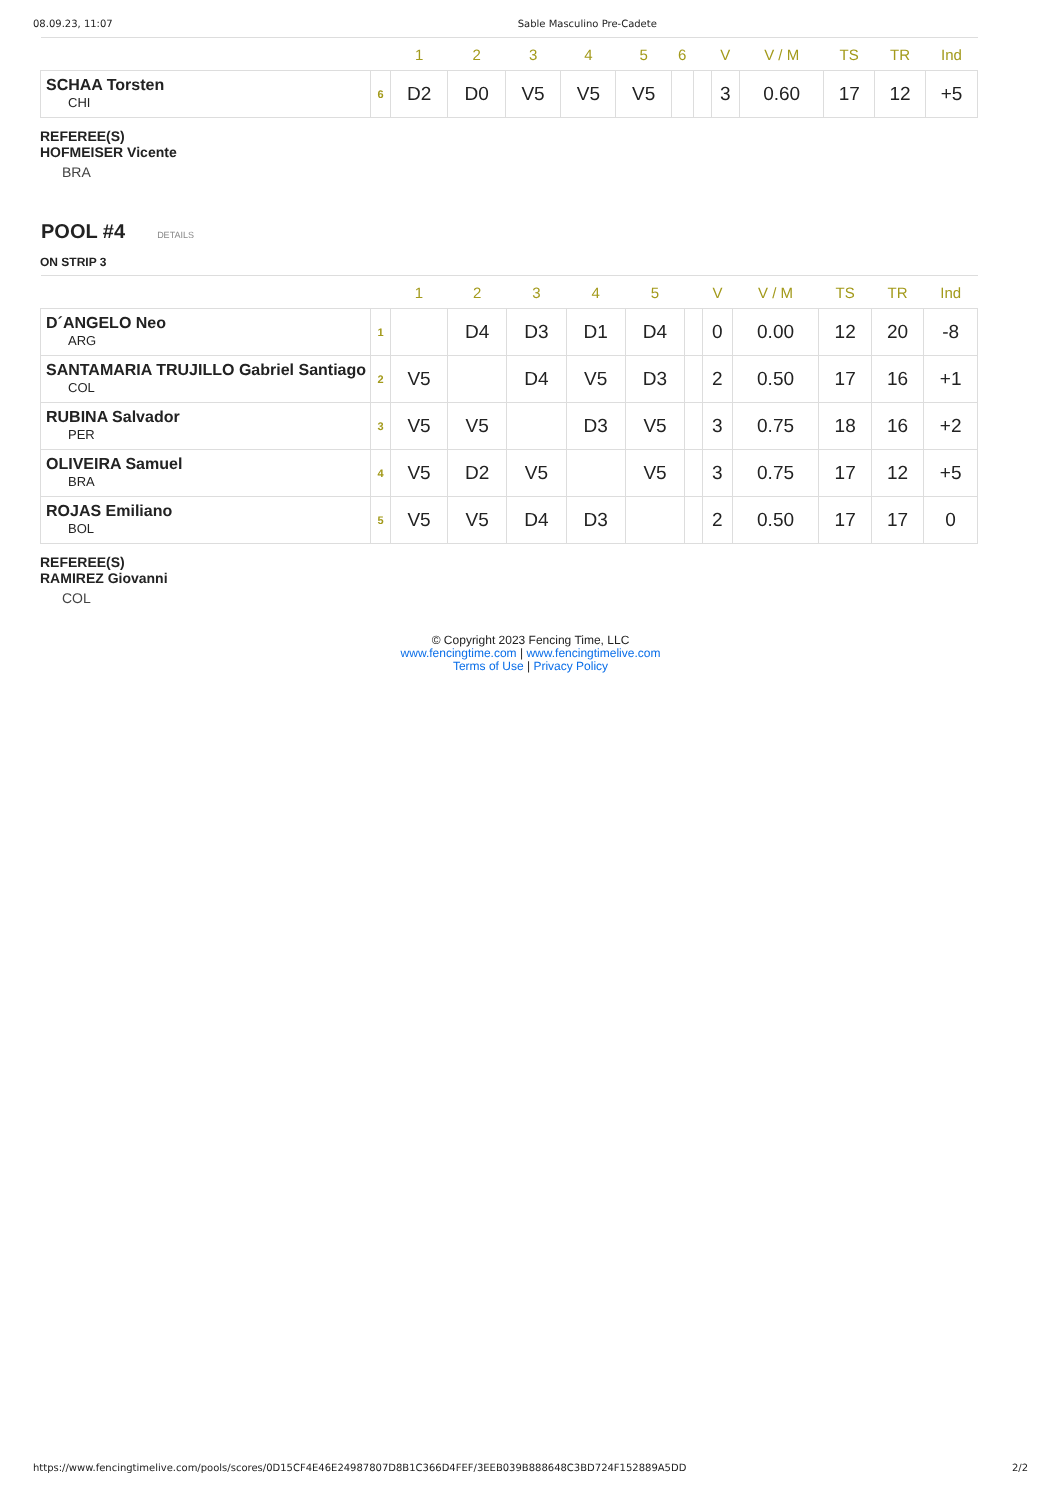08.09.23, 11:07 Sable Masculino Pre-Cadete
| | | 1 | 2 | 3 | 4 | 5 | 6 | | V | V / M | TS | TR | Ind |
| --- | --- | --- | --- | --- | --- | --- | --- | --- | --- | --- | --- | --- | --- |
| SCHAA Torsten CHI | 6 | D2 | D0 | V5 | V5 | V5 | | | 3 | 0.60 | 17 | 12 | +5 |
REFEREE(S)
HOFMEISER Vicente
BRA
POOL #4 DETAILS
ON STRIP 3
| | | 1 | 2 | 3 | 4 | 5 | | V | V / M | TS | TR | Ind |
| --- | --- | --- | --- | --- | --- | --- | --- | --- | --- | --- | --- | --- |
| D´ANGELO Neo ARG | 1 | | D4 | D3 | D1 | D4 | | 0 | 0.00 | 12 | 20 | -8 |
| SANTAMARIA TRUJILLO Gabriel Santiago COL | 2 | V5 | | D4 | V5 | D3 | | 2 | 0.50 | 17 | 16 | +1 |
| RUBINA Salvador PER | 3 | V5 | V5 | | D3 | V5 | | 3 | 0.75 | 18 | 16 | +2 |
| OLIVEIRA Samuel BRA | 4 | V5 | D2 | V5 | | V5 | | 3 | 0.75 | 17 | 12 | +5 |
| ROJAS Emiliano BOL | 5 | V5 | V5 | D4 | D3 | | | 2 | 0.50 | 17 | 17 | 0 |
REFEREE(S)
RAMIREZ Giovanni
COL
© Copyright 2023 Fencing Time, LLC
www.fencingtime.com | www.fencingtimelive.com
Terms of Use | Privacy Policy
https://www.fencingtimelive.com/pools/scores/0D15CF4E46E24987807D8B1C366D4FEF/3EEB039B888648C3BD724F152889A5DD 2/2